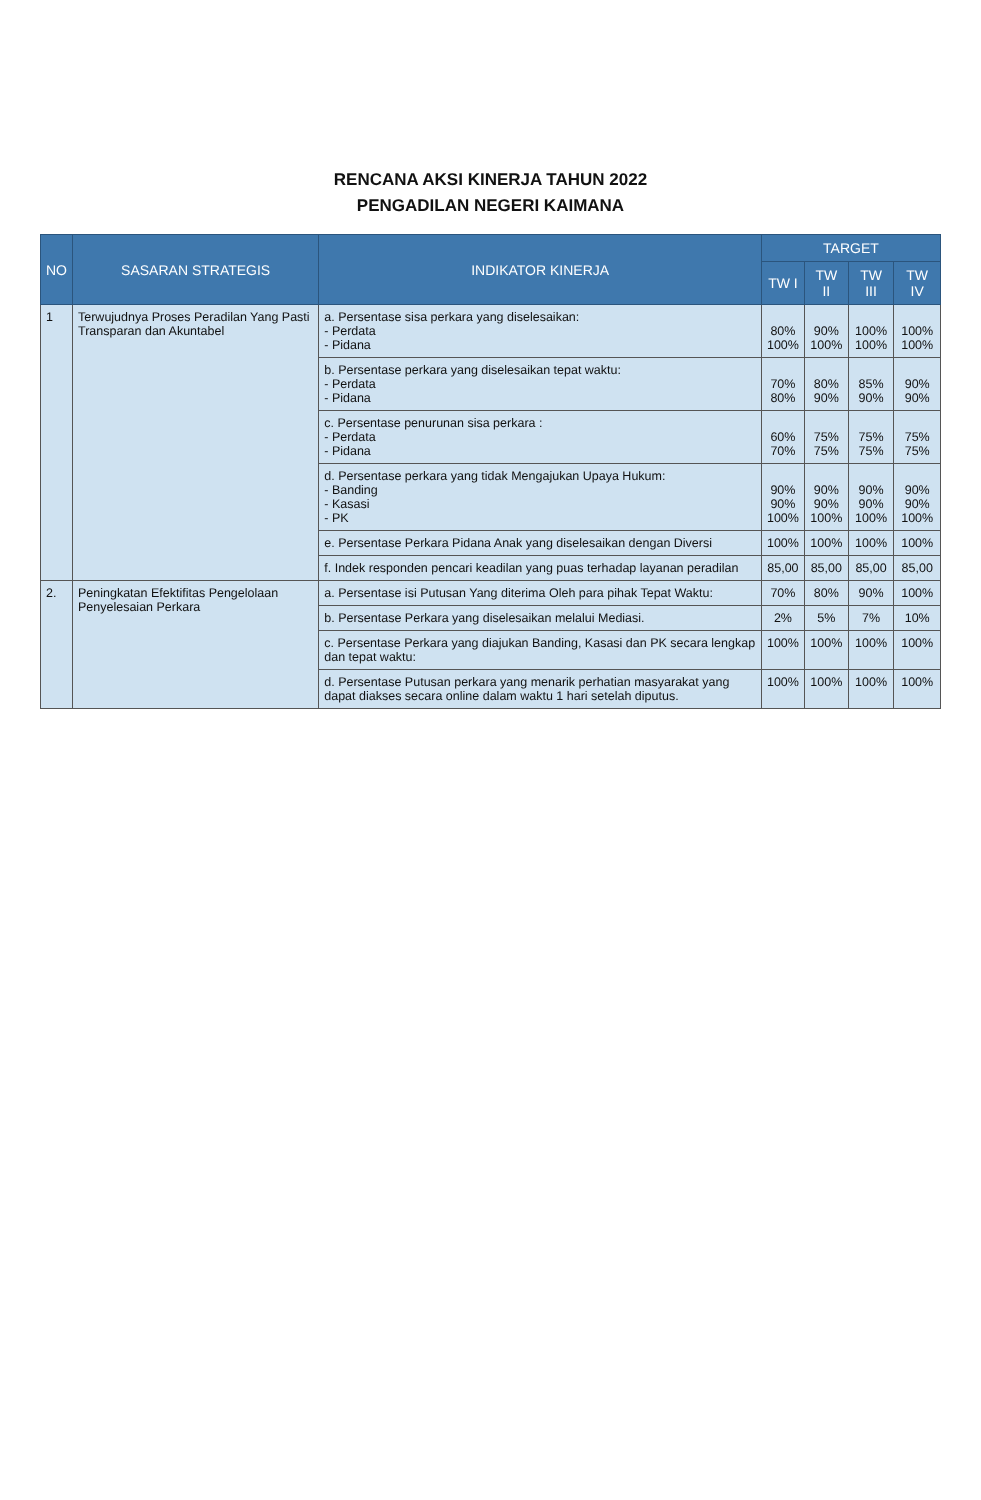RENCANA AKSI KINERJA TAHUN 2022
PENGADILAN NEGERI KAIMANA
| NO | SASARAN STRATEGIS | INDIKATOR KINERJA | TARGET | | | |
| --- | --- | --- | --- | --- | --- | --- |
| | | | TW I | TW II | TW III | TW IV |
| 1 | Terwujudnya Proses Peradilan Yang Pasti Transparan dan Akuntabel | a. Persentase sisa perkara yang diselesaikan: - Perdata - Pidana | 80% 100% | 90% 100% | 100% 100% | 100% 100% |
| | | b. Persentase perkara yang diselesaikan tepat waktu: - Perdata - Pidana | 70% 80% | 80% 90% | 85% 90% | 90% 90% |
| | | c. Persentase penurunan sisa perkara : - Perdata - Pidana | 60% 70% | 75% 75% | 75% 75% | 75% 75% |
| | | d. Persentase perkara yang tidak Mengajukan Upaya Hukum: - Banding - Kasasi - PK | 90% 90% 100% | 90% 90% 100% | 90% 90% 100% | 90% 90% 100% |
| | | e. Persentase Perkara Pidana Anak yang diselesaikan dengan Diversi | 100% | 100% | 100% | 100% |
| | | f. Indek responden pencari keadilan yang puas terhadap layanan peradilan | 85,00 | 85,00 | 85,00 | 85,00 |
| 2. | Peningkatan Efektifitas Pengelolaan Penyelesaian Perkara | a. Persentase isi Putusan Yang diterima Oleh para pihak Tepat Waktu: | 70% | 80% | 90% | 100% |
| | | b. Persentase Perkara yang diselesaikan melalui Mediasi. | 2% | 5% | 7% | 10% |
| | | c. Persentase Perkara yang diajukan Banding, Kasasi dan PK secara lengkap dan tepat waktu: | 100% | 100% | 100% | 100% |
| | | d. Persentase Putusan perkara yang menarik perhatian masyarakat yang dapat diakses secara online dalam waktu 1 hari setelah diputus. | 100% | 100% | 100% | 100% |